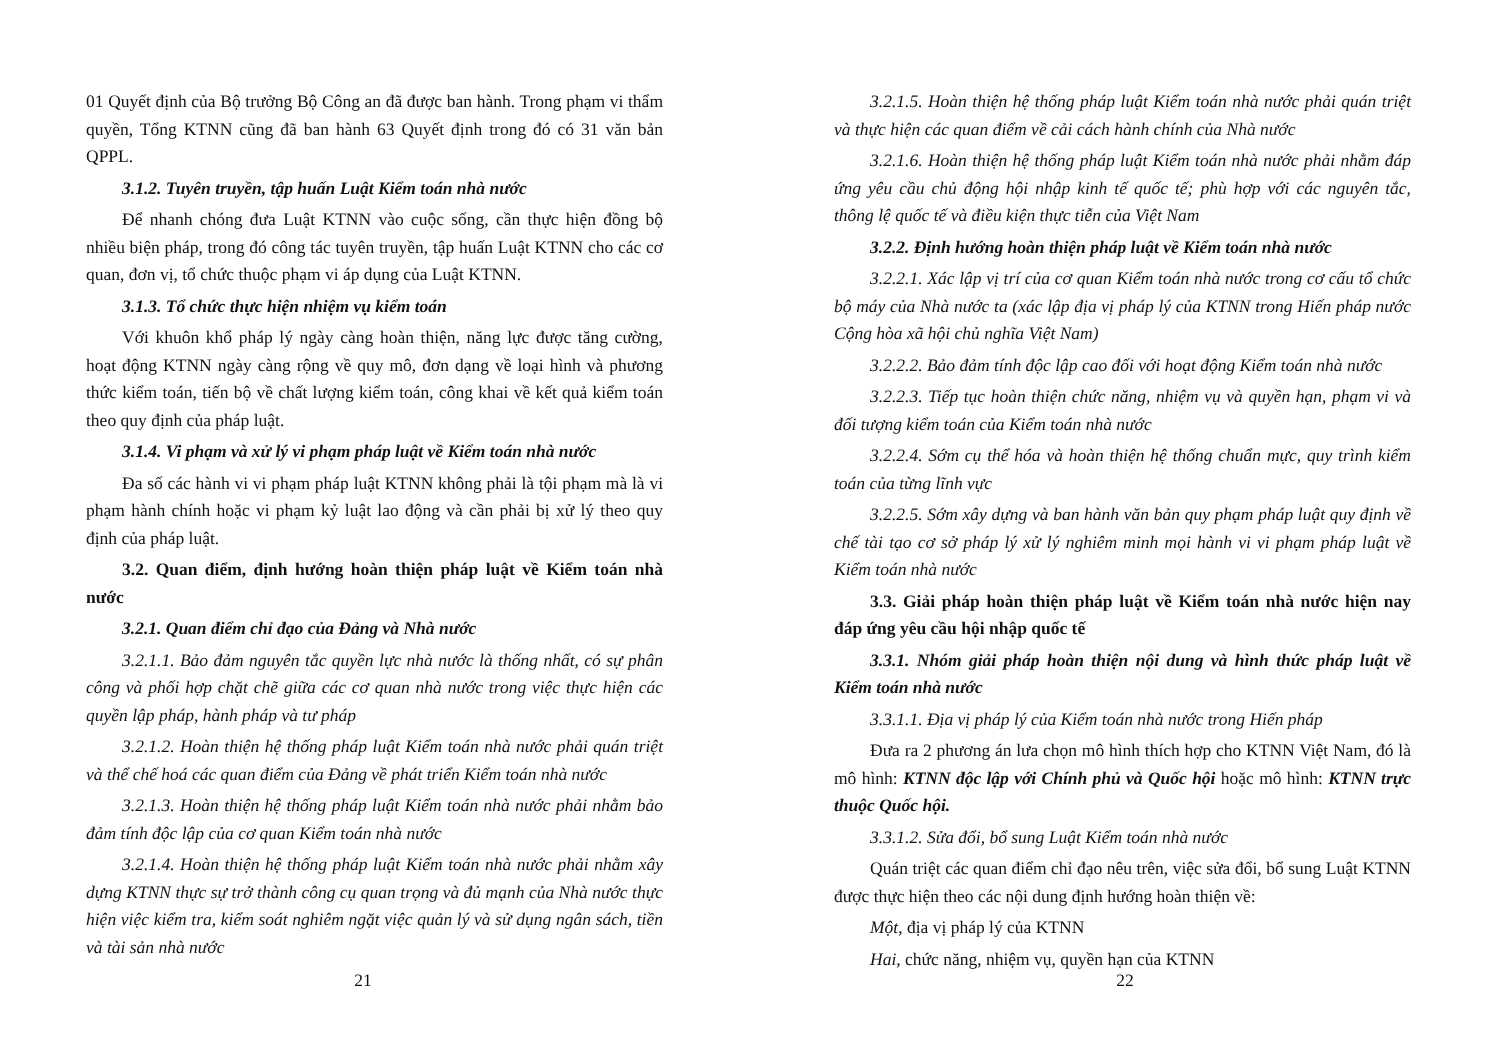01 Quyết định của Bộ trưởng Bộ Công an đã được ban hành. Trong phạm vi thẩm quyền, Tổng KTNN cũng đã ban hành 63 Quyết định trong đó có 31 văn bản QPPL.
3.1.2. Tuyên truyền, tập huấn Luật Kiểm toán nhà nước
Để nhanh chóng đưa Luật KTNN vào cuộc sống, cần thực hiện đồng bộ nhiều biện pháp, trong đó công tác tuyên truyền, tập huấn Luật KTNN cho các cơ quan, đơn vị, tổ chức thuộc phạm vi áp dụng của Luật KTNN.
3.1.3. Tổ chức thực hiện nhiệm vụ kiểm toán
Với khuôn khổ pháp lý ngày càng hoàn thiện, năng lực được tăng cường, hoạt động KTNN ngày càng rộng về quy mô, đơn dạng về loại hình và phương thức kiểm toán, tiến bộ về chất lượng kiểm toán, công khai về kết quả kiểm toán theo quy định của pháp luật.
3.1.4. Vi phạm và xử lý vi phạm pháp luật về Kiểm toán nhà nước
Đa số các hành vi vi phạm pháp luật KTNN không phải là tội phạm mà là vi phạm hành chính hoặc vi phạm kỷ luật lao động và cần phải bị xử lý theo quy định của pháp luật.
3.2. Quan điểm, định hướng hoàn thiện pháp luật về Kiểm toán nhà nước
3.2.1. Quan điểm chỉ đạo của Đảng và Nhà nước
3.2.1.1. Bảo đảm nguyên tắc quyền lực nhà nước là thống nhất, có sự phân công và phối hợp chặt chẽ giữa các cơ quan nhà nước trong việc thực hiện các quyền lập pháp, hành pháp và tư pháp
3.2.1.2. Hoàn thiện hệ thống pháp luật Kiểm toán nhà nước phải quán triệt và thể chế hoá các quan điểm của Đảng về phát triển Kiểm toán nhà nước
3.2.1.3. Hoàn thiện hệ thống pháp luật Kiểm toán nhà nước phải nhằm bảo đảm tính độc lập của cơ quan Kiểm toán nhà nước
3.2.1.4. Hoàn thiện hệ thống pháp luật Kiểm toán nhà nước phải nhằm xây dựng KTNN thực sự trở thành công cụ quan trọng và đủ mạnh của Nhà nước thực hiện việc kiểm tra, kiểm soát nghiêm ngặt việc quản lý và sử dụng ngân sách, tiền và tài sản nhà nước
21
3.2.1.5. Hoàn thiện hệ thống pháp luật Kiểm toán nhà nước phải quán triệt và thực hiện các quan điểm về cải cách hành chính của Nhà nước
3.2.1.6. Hoàn thiện hệ thống pháp luật Kiểm toán nhà nước phải nhằm đáp ứng yêu cầu chủ động hội nhập kinh tế quốc tế; phù hợp với các nguyên tắc, thông lệ quốc tế và điều kiện thực tiễn của Việt Nam
3.2.2. Định hướng hoàn thiện pháp luật về Kiểm toán nhà nước
3.2.2.1. Xác lập vị trí của cơ quan Kiểm toán nhà nước trong cơ cấu tổ chức bộ máy của Nhà nước ta (xác lập địa vị pháp lý của KTNN trong Hiến pháp nước Cộng hòa xã hội chủ nghĩa Việt Nam)
3.2.2.2. Bảo đảm tính độc lập cao đối với hoạt động Kiểm toán nhà nước
3.2.2.3. Tiếp tục hoàn thiện chức năng, nhiệm vụ và quyền hạn, phạm vi và đối tượng kiểm toán của Kiểm toán nhà nước
3.2.2.4. Sớm cụ thể hóa và hoàn thiện hệ thống chuẩn mực, quy trình kiểm toán của từng lĩnh vực
3.2.2.5. Sớm xây dựng và ban hành văn bản quy phạm pháp luật quy định về chế tài tạo cơ sở pháp lý xử lý nghiêm minh mọi hành vi vi phạm pháp luật về Kiểm toán nhà nước
3.3. Giải pháp hoàn thiện pháp luật về Kiểm toán nhà nước hiện nay đáp ứng yêu cầu hội nhập quốc tế
3.3.1. Nhóm giải pháp hoàn thiện nội dung và hình thức pháp luật về Kiểm toán nhà nước
3.3.1.1. Địa vị pháp lý của Kiểm toán nhà nước trong Hiến pháp
Đưa ra 2 phương án lưa chọn mô hình thích hợp cho KTNN Việt Nam, đó là mô hình: KTNN độc lập với Chính phủ và Quốc hội hoặc mô hình: KTNN trực thuộc Quốc hội.
3.3.1.2. Sửa đổi, bổ sung Luật Kiểm toán nhà nước
Quán triệt các quan điểm chỉ đạo nêu trên, việc sửa đổi, bổ sung Luật KTNN được thực hiện theo các nội dung định hướng hoàn thiện về:
Một, địa vị pháp lý của KTNN
Hai, chức năng, nhiệm vụ, quyền hạn của KTNN
22